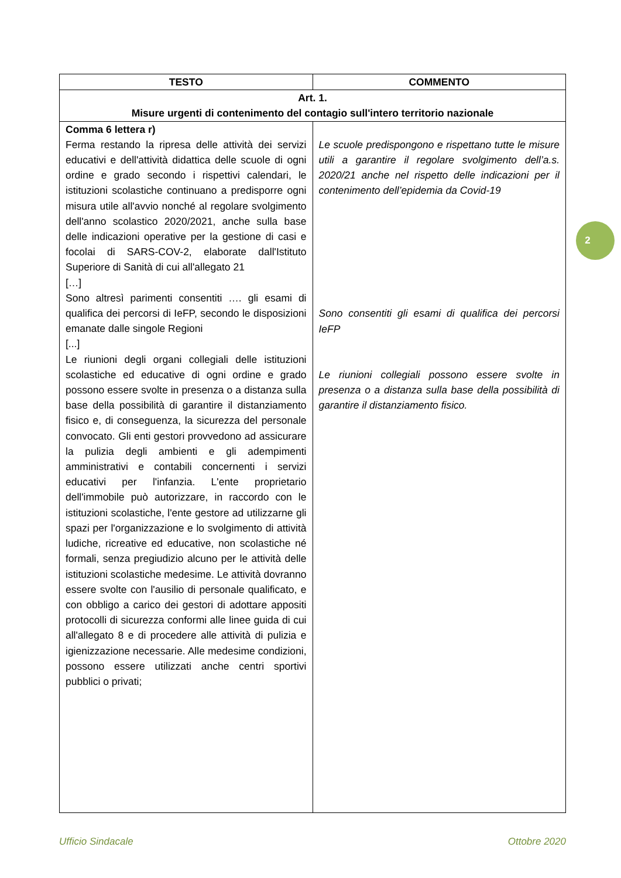| TESTO | COMMENTO |
| --- | --- |
| Art. 1. Misure urgenti di contenimento del contagio sull'intero territorio nazionale | |
| Comma 6 lettera r) Ferma restando la ripresa delle attività dei servizi educativi e dell'attività didattica delle scuole di ogni ordine e grado secondo i rispettivi calendari, le istituzioni scolastiche continuano a predisporre ogni misura utile all'avvio nonché al regolare svolgimento dell'anno scolastico 2020/2021, anche sulla base delle indicazioni operative per la gestione di casi e focolai di SARS-COV-2, elaborate dall'Istituto Superiore di Sanità di cui all'allegato 21 […] Sono altresì parimenti consentiti …. gli esami di qualifica dei percorsi di IeFP, secondo le disposizioni emanate dalle singole Regioni [...] Le riunioni degli organi collegiali delle istituzioni scolastiche ed educative di ogni ordine e grado possono essere svolte in presenza o a distanza sulla base della possibilità di garantire il distanziamento fisico e, di conseguenza, la sicurezza del personale convocato. Gli enti gestori provvedono ad assicurare la pulizia degli ambienti e gli adempimenti amministrativi e contabili concernenti i servizi educativi per l'infanzia. L'ente proprietario dell'immobile può autorizzare, in raccordo con le istituzioni scolastiche, l'ente gestore ad utilizzarne gli spazi per l'organizzazione e lo svolgimento di attività ludiche, ricreative ed educative, non scolastiche né formali, senza pregiudizio alcuno per le attività delle istituzioni scolastiche medesime. Le attività dovranno essere svolte con l'ausilio di personale qualificato, e con obbligo a carico dei gestori di adottare appositi protocolli di sicurezza conformi alle linee guida di cui all'allegato 8 e di procedere alle attività di pulizia e igienizzazione necessarie. Alle medesime condizioni, possono essere utilizzati anche centri sportivi pubblici o privati; | Le scuole predispongono e rispettano tutte le misure utili a garantire il regolare svolgimento dell’a.s. 2020/21 anche nel rispetto delle indicazioni per il contenimento dell’epidemia da Covid-19 Sono consentiti gli esami di qualifica dei percorsi IeFP Le riunioni collegiali possono essere svolte in presenza o a distanza sulla base della possibilità di garantire il distanziamento fisico. |
2
Ufficio Sindacale Ottobre 2020